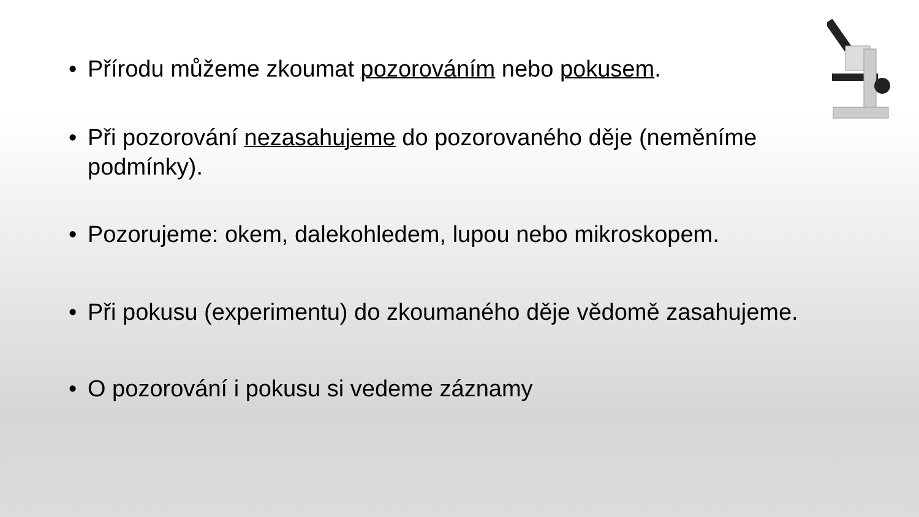• Přírodu můžeme zkoumat pozorováním nebo pokusem.
• Při pozorování nezasahujeme do pozorovaného děje (neměníme podmínky).
• Pozorujeme: okem, dalekohledem, lupou nebo mikroskopem.
• Při pokusu (experimentu) do zkoumaného děje vědomě zasahujeme.
• O pozorování i pokusu si vedeme záznamy